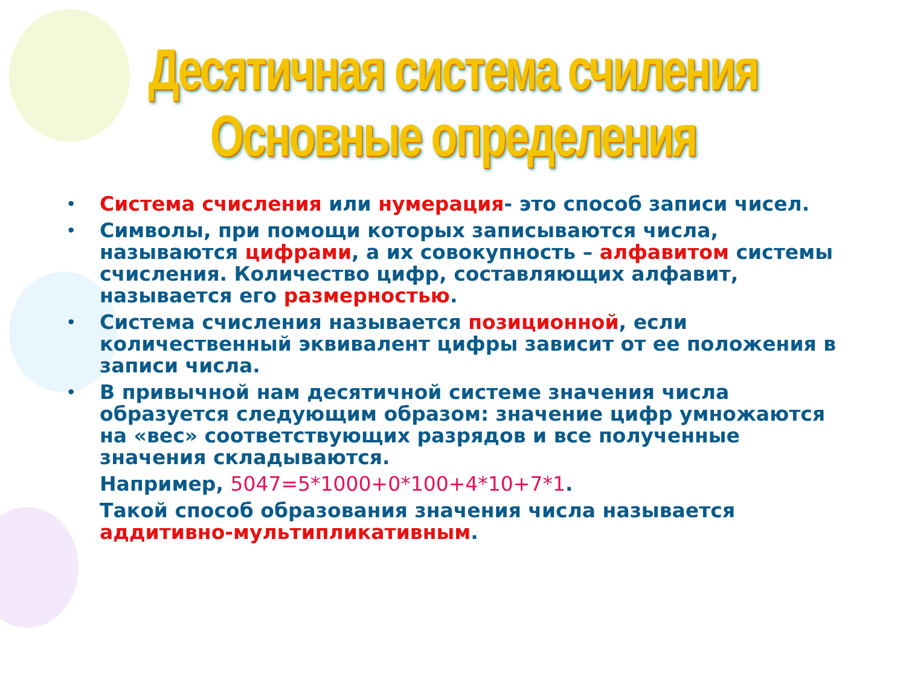Десятичная система счиления
Основные определения
• Система счисления или нумерация- это способ записи чисел.
• Символы, при помощи которых записываются числа, называются цифрами, а их совокупность – алфавитом системы счисления. Количество цифр, составляющих алфавит, называется его размерностью.
• Система счисления называется позиционной, если количественный эквивалент цифры зависит от ее положения в записи числа.
• В привычной нам десятичной системе значения числа образуется следующим образом: значение цифр умножаются на «вес» соответствующих разрядов и все полученные значения складываются.
Например, 5047=5*1000+0*100+4*10+7*1.
Такой способ образования значения числа называется аддитивно-мультипликативным.